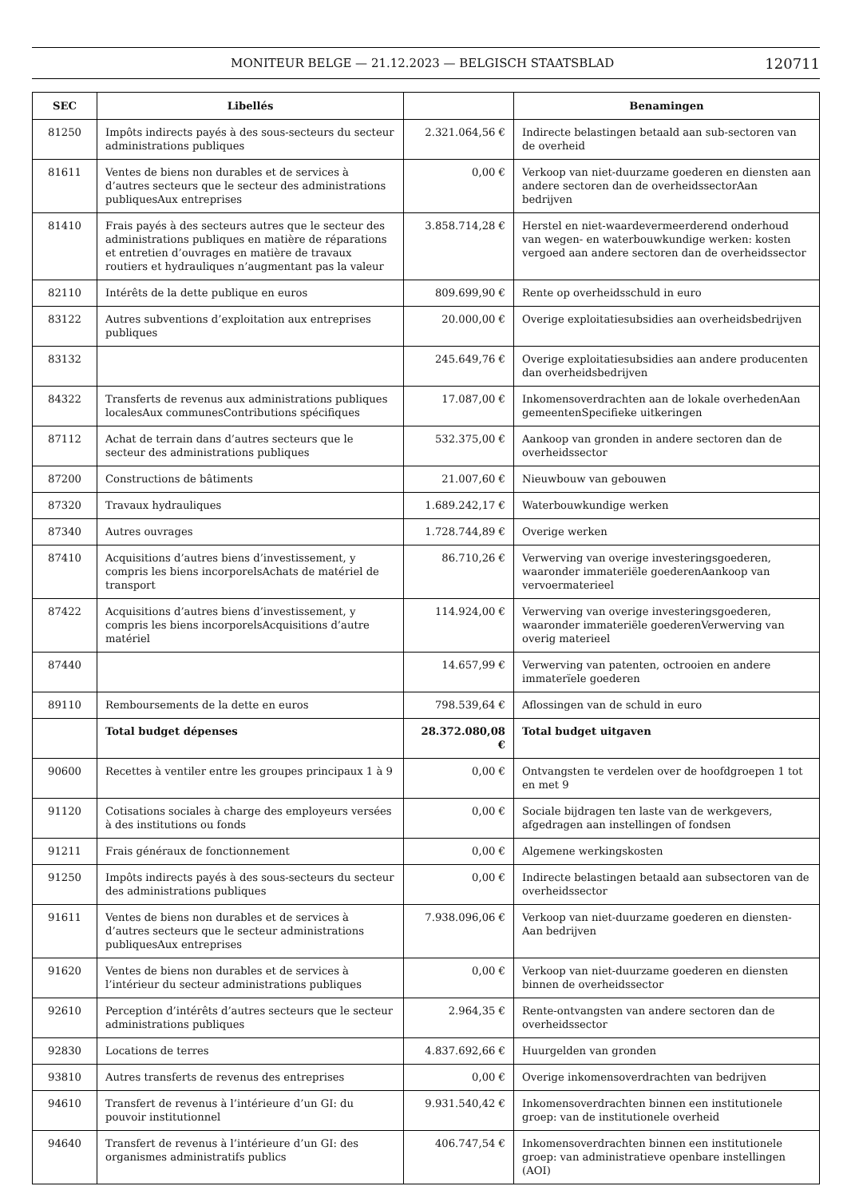MONITEUR BELGE — 21.12.2023 — BELGISCH STAATSBLAD
120711
| SEC | Libellés | | Benamingen |
| --- | --- | --- | --- |
| 81250 | Impôts indirects payés à des sous-secteurs du secteur administrations publiques | 2.321.064,56 € | Indirecte belastingen betaald aan sub-sectoren van de overheid |
| 81611 | Ventes de biens non durables et de services à d’autres secteurs que le secteur des administrations publiquesAux entreprises | 0,00 € | Verkoop van niet-duurzame goederen en diensten aan andere sectoren dan de overheidssectorAan bedrijven |
| 81410 | Frais payés à des secteurs autres que le secteur des administrations publiques en matière de réparations et entretien d’ouvrages en matière de travaux routiers et hydrauliques n’augmentant pas la valeur | 3.858.714,28 € | Herstel en niet-waardevermeerderend onderhoud van wegen- en waterbouwkundige werken: kosten vergoed aan andere sectoren dan de overheidssector |
| 82110 | Intérêts de la dette publique en euros | 809.699,90 € | Rente op overheidsschuld in euro |
| 83122 | Autres subventions d’exploitation aux entreprises publiques | 20.000,00 € | Overige exploitatiesubsidies aan overheidsbedrijven |
| 83132 | | 245.649,76 € | Overige exploitatiesubsidies aan andere producenten dan overheidsbedrijven |
| 84322 | Transferts de revenus aux administrations publiques localesAux communesContributions spécifiques | 17.087,00 € | Inkomensoverdrachten aan de lokale overhedenAan gemeentenSpecifieke uitkeringen |
| 87112 | Achat de terrain dans d’autres secteurs que le secteur des administrations publiques | 532.375,00 € | Aankoop van gronden in andere sectoren dan de overheidssector |
| 87200 | Constructions de bâtiments | 21.007,60 € | Nieuwbouw van gebouwen |
| 87320 | Travaux hydrauliques | 1.689.242,17 € | Waterbouwkundige werken |
| 87340 | Autres ouvrages | 1.728.744,89 € | Overige werken |
| 87410 | Acquisitions d’autres biens d’investissement, y compris les biens incorporelsAchats de matériel de transport | 86.710,26 € | Verwerving van overige investeringsgoederen, waaronder immateriële goederenAankoop van vervoermaterieel |
| 87422 | Acquisitions d’autres biens d’investissement, y compris les biens incorporelsAcquisitions d’autre matériel | 114.924,00 € | Verwerving van overige investeringsgoederen, waaronder immateriële goederenVerwerving van overig materieel |
| 87440 | | 14.657,99 € | Verwerving van patenten, octrooien en andere immaterïele goederen |
| 89110 | Remboursements de la dette en euros | 798.539,64 € | Aflossingen van de schuld in euro |
| | Total budget dépenses | 28.372.080,08 € | Total budget uitgaven |
| 90600 | Recettes à ventiler entre les groupes principaux 1 à 9 | 0,00 € | Ontvangsten te verdelen over de hoofdgroepen 1 tot en met 9 |
| 91120 | Cotisations sociales à charge des employeurs versées à des institutions ou fonds | 0,00 € | Sociale bijdragen ten laste van de werkgevers, afgedragen aan instellingen of fondsen |
| 91211 | Frais généraux de fonctionnement | 0,00 € | Algemene werkingskosten |
| 91250 | Impôts indirects payés à des sous-secteurs du secteur des administrations publiques | 0,00 € | Indirecte belastingen betaald aan subsectoren van de overheidssector |
| 91611 | Ventes de biens non durables et de services à d’autres secteurs que le secteur administrations publiquesAux entreprises | 7.938.096,06 € | Verkoop van niet-duurzame goederen en diensten-Aan bedrijven |
| 91620 | Ventes de biens non durables et de services à l’intérieur du secteur administrations publiques | 0,00 € | Verkoop van niet-duurzame goederen en diensten binnen de overheidssector |
| 92610 | Perception d’intérêts d’autres secteurs que le secteur administrations publiques | 2.964,35 € | Rente-ontvangsten van andere sectoren dan de overheidssector |
| 92830 | Locations de terres | 4.837.692,66 € | Huurgelden van gronden |
| 93810 | Autres transferts de revenus des entreprises | 0,00 € | Overige inkomensoverdrachten van bedrijven |
| 94610 | Transfert de revenus à l’intérieure d’un GI: du pouvoir institutionnel | 9.931.540,42 € | Inkomensoverdrachten binnen een institutionele groep: van de institutionele overheid |
| 94640 | Transfert de revenus à l’intérieure d’un GI: des organismes administratifs publics | 406.747,54 € | Inkomensoverdrachten binnen een institutionele groep: van administratieve openbare instellingen (AOI) |